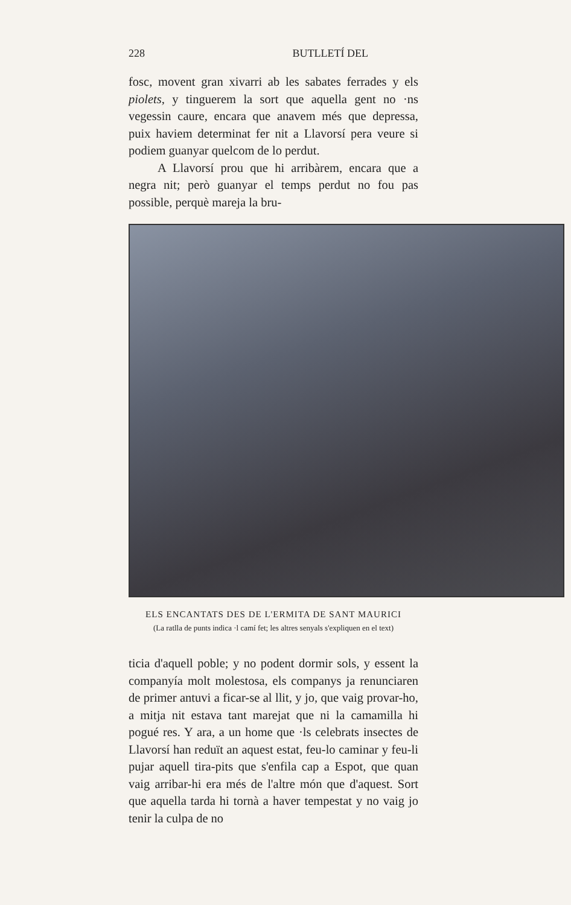228 BUTLLETÍ DEL
fosc, movent gran xivarri ab les sabates ferrades y els piolets, y tinguerem la sort que aquella gent no ·ns vegessin caure, encara que anavem més que depressa, puix haviem determinat fer nit a Llavorsí pera veure si podiem guanyar quelcom de lo perdut.
A Llavorsí prou que hi arribàrem, encara que a negra nit; però guanyar el temps perdut no fou pas possible, perquè mareja la bru-
ELS ENCANTATS DES DE L'ERMITA DE SANT MAURICI
(La ratlla de punts indica ·l camí fet; les altres senyals s'expliquen en el text)
ticia d'aquell poble; y no podent dormir sols, y essent la companyía molt molestosa, els companys ja renunciaren de primer antuvi a ficar-se al llit, y jo, que vaig provar-ho, a mitja nit estava tant marejat que ni la camamilla hi pogué res. Y ara, a un home que ·ls celebrats insectes de Llavorsí han reduït an aquest estat, feu-lo caminar y feu-li pujar aquell tira-pits que s'enfila cap a Espot, que quan vaig arribar-hi era més de l'altre món que d'aquest. Sort que aquella tarda hi tornà a haver tempestat y no vaig jo tenir la culpa de no